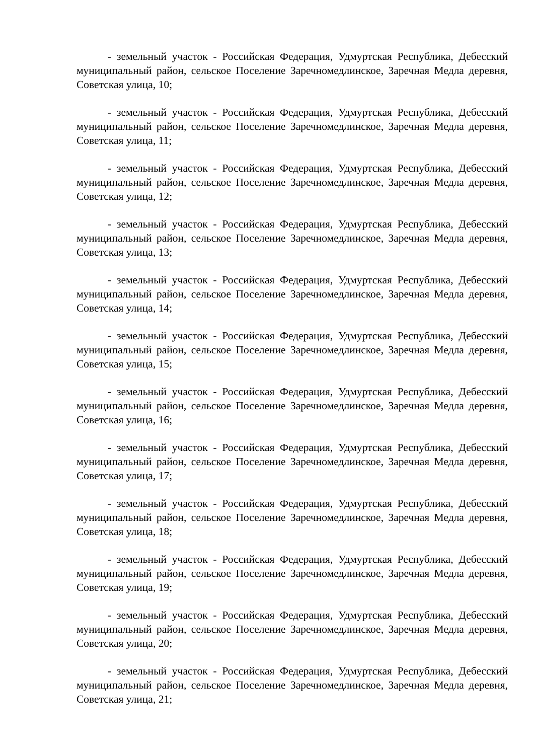- земельный участок - Российская Федерация, Удмуртская Республика, Дебесский муниципальный район, сельское Поселение Заречномедлинское, Заречная Медла деревня, Советская улица, 10;
- земельный участок - Российская Федерация, Удмуртская Республика, Дебесский муниципальный район, сельское Поселение Заречномедлинское, Заречная Медла деревня, Советская улица, 11;
- земельный участок - Российская Федерация, Удмуртская Республика, Дебесский муниципальный район, сельское Поселение Заречномедлинское, Заречная Медла деревня, Советская улица, 12;
- земельный участок - Российская Федерация, Удмуртская Республика, Дебесский муниципальный район, сельское Поселение Заречномедлинское, Заречная Медла деревня, Советская улица, 13;
- земельный участок - Российская Федерация, Удмуртская Республика, Дебесский муниципальный район, сельское Поселение Заречномедлинское, Заречная Медла деревня, Советская улица, 14;
- земельный участок - Российская Федерация, Удмуртская Республика, Дебесский муниципальный район, сельское Поселение Заречномедлинское, Заречная Медла деревня, Советская улица, 15;
- земельный участок - Российская Федерация, Удмуртская Республика, Дебесский муниципальный район, сельское Поселение Заречномедлинское, Заречная Медла деревня, Советская улица, 16;
- земельный участок - Российская Федерация, Удмуртская Республика, Дебесский муниципальный район, сельское Поселение Заречномедлинское, Заречная Медла деревня, Советская улица, 17;
- земельный участок - Российская Федерация, Удмуртская Республика, Дебесский муниципальный район, сельское Поселение Заречномедлинское, Заречная Медла деревня, Советская улица, 18;
- земельный участок - Российская Федерация, Удмуртская Республика, Дебесский муниципальный район, сельское Поселение Заречномедлинское, Заречная Медла деревня, Советская улица, 19;
- земельный участок - Российская Федерация, Удмуртская Республика, Дебесский муниципальный район, сельское Поселение Заречномедлинское, Заречная Медла деревня, Советская улица, 20;
- земельный участок - Российская Федерация, Удмуртская Республика, Дебесский муниципальный район, сельское Поселение Заречномедлинское, Заречная Медла деревня, Советская улица, 21;